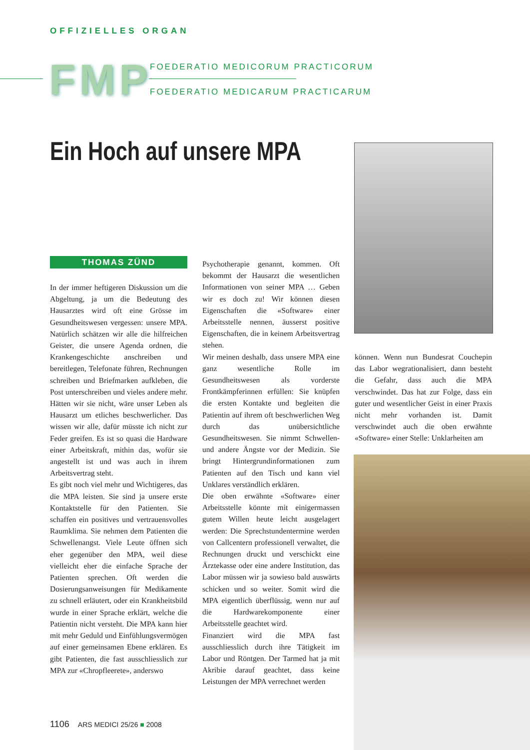OFFIZIELLES ORGAN
FMP
FOEDERATIO MEDICORUM PRACTICORUM
FOEDERATIO MEDICARUM PRACTICARUM
Ein Hoch auf unsere MPA
THOMAS ZÜND
In der immer heftigeren Diskussion um die Abgeltung, ja um die Bedeutung des Hausarztes wird oft eine Grösse im Gesundheitswesen vergessen: unsere MPA. Natürlich schätzen wir alle die hilfreichen Geister, die unsere Agenda ordnen, die Krankengeschichte anschreiben und bereitlegen, Telefonate führen, Rechnungen schreiben und Briefmarken aufkleben, die Post unterschreiben und vieles andere mehr. Hätten wir sie nicht, wäre unser Leben als Hausarzt um etliches beschwerlicher. Das wissen wir alle, dafür müsste ich nicht zur Feder greifen. Es ist so quasi die Hardware einer Arbeitskraft, mithin das, wofür sie angestellt ist und was auch in ihrem Arbeitsvertrag steht.
Es gibt noch viel mehr und Wichtigeres, das die MPA leisten. Sie sind ja unsere erste Kontaktstelle für den Patienten. Sie schaffen ein positives und vertrauensvolles Raumklima. Sie nehmen dem Patienten die Schwellenangst. Viele Leute öffnen sich eher gegenüber den MPA, weil diese vielleicht eher die einfache Sprache der Patienten sprechen. Oft werden die Dosierungsanweisungen für Medikamente zu schnell erläutert, oder ein Krankheitsbild wurde in einer Sprache erklärt, welche die Patientin nicht versteht. Die MPA kann hier mit mehr Geduld und Einfühlungsvermögen auf einer gemeinsamen Ebene erklären. Es gibt Patienten, die fast ausschliesslich zur MPA zur «Chropfleerete», anderswo
Psychotherapie genannt, kommen. Oft bekommt der Hausarzt die wesentlichen Informationen von seiner MPA … Geben wir es doch zu! Wir können diesen Eigenschaften die «Software» einer Arbeitsstelle nennen, äusserst positive Eigenschaften, die in keinem Arbeitsvertrag stehen.
Wir meinen deshalb, dass unsere MPA eine ganz wesentliche Rolle im Gesundheitswesen als vorderste Frontkämpferinnen erfüllen: Sie knüpfen die ersten Kontakte und begleiten die Patientin auf ihrem oft beschwerlichen Weg durch das unübersichtliche Gesundheitswesen. Sie nimmt Schwellen- und andere Ängste vor der Medizin. Sie bringt Hintergrundinformationen zum Patienten auf den Tisch und kann viel Unklares verständlich erklären.
Die oben erwähnte «Software» einer Arbeitsstelle könnte mit einigermassen gutem Willen heute leicht ausgelagert werden: Die Sprechstundentermine werden von Callcentern professionell verwaltet, die Rechnungen druckt und verschickt eine Ärztekasse oder eine andere Institution, das Labor müssen wir ja sowieso bald auswärts schicken und so weiter. Somit wird die MPA eigentlich überflüssig, wenn nur auf die Hardwarekomponente einer Arbeitsstelle geachtet wird.
Finanziert wird die MPA fast ausschliesslich durch ihre Tätigkeit im Labor und Röntgen. Der Tarmed hat ja mit Akribie darauf geachtet, dass keine Leistungen der MPA verrechnet werden
können. Wenn nun Bundesrat Couchepin das Labor wegrationalisiert, dann besteht die Gefahr, dass auch die MPA verschwindet. Das hat zur Folge, dass ein guter und wesentlicher Geist in einer Praxis nicht mehr vorhanden ist. Damit verschwindet auch die oben erwähnte «Software» einer Stelle: Unklarheiten am
1106 ARS MEDICI 25/26 ■ 2008